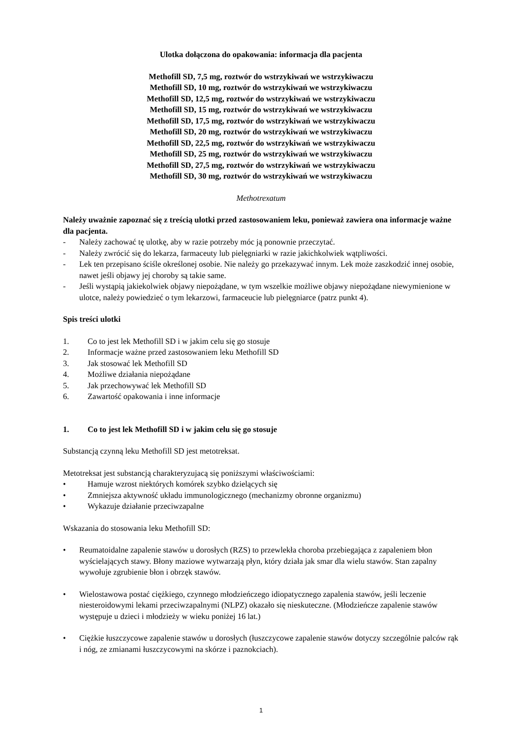Ulotka dołączona do opakowania: informacja dla pacjenta
Methofill SD, 7,5 mg, roztwór do wstrzykiwań we wstrzykiwaczu
Methofill SD, 10 mg, roztwór do wstrzykiwań we wstrzykiwaczu
Methofill SD, 12,5 mg, roztwór do wstrzykiwań we wstrzykiwaczu
Methofill SD, 15 mg, roztwór do wstrzykiwań we wstrzykiwaczu
Methofill SD, 17,5 mg, roztwór do wstrzykiwań we wstrzykiwaczu
Methofill SD, 20 mg, roztwór do wstrzykiwań we wstrzykiwaczu
Methofill SD, 22,5 mg, roztwór do wstrzykiwań we wstrzykiwaczu
Methofill SD, 25 mg, roztwór do wstrzykiwań we wstrzykiwaczu
Methofill SD, 27,5 mg, roztwór do wstrzykiwań we wstrzykiwaczu
Methofill SD, 30 mg, roztwór do wstrzykiwań we wstrzykiwaczu
Methotrexatum
Należy uważnie zapoznać się z treścią ulotki przed zastosowaniem leku, ponieważ zawiera ona informacje ważne dla pacjenta.
- Należy zachować tę ulotkę, aby w razie potrzeby móc ją ponownie przeczytać.
- Należy zwrócić się do lekarza, farmaceuty lub pielęgniarki w razie jakichkolwiek wątpliwości.
- Lek ten przepisano ściśle określonej osobie. Nie należy go przekazywać innym. Lek może zaszkodzić innej osobie, nawet jeśli objawy jej choroby są takie same.
- Jeśli wystąpią jakiekolwiek objawy niepożądane, w tym wszelkie możliwe objawy niepożądane niewymienione w ulotce, należy powiedzieć o tym lekarzowi, farmaceucie lub pielęgniarce (patrz punkt 4).
Spis treści ulotki
1. Co to jest lek Methofill SD i w jakim celu się go stosuje
2. Informacje ważne przed zastosowaniem leku Methofill SD
3. Jak stosować lek Methofill SD
4. Możliwe działania niepożądane
5. Jak przechowywać lek Methofill SD
6. Zawartość opakowania i inne informacje
1. Co to jest lek Methofill SD i w jakim celu się go stosuje
Substancją czynną leku Methofill SD jest metotreksat.
Metotreksat jest substancją charakteryzujacą się poniższymi właściwościami:
• Hamuje wzrost niektórych komórek szybko dzielących się
• Zmniejsza aktywność układu immunologicznego (mechanizmy obronne organizmu)
• Wykazuje działanie przeciwzapalne
Wskazania do stosowania leku Methofill SD:
• Reumatoidalne zapalenie stawów u dorosłych (RZS) to przewlekła choroba przebiegająca z zapaleniem błon wyścielających stawy. Błony maziowe wytwarzają płyn, który działa jak smar dla wielu stawów. Stan zapalny wywołuje zgrubienie błon i obrzęk stawów.
• Wielostawowa postać ciężkiego, czynnego młodzieńczego idiopatycznego zapalenia stawów, jeśli leczenie niesteroidowymi lekami przeciwzapalnymi (NLPZ) okazało się nieskuteczne. (Młodzieńcze zapalenie stawów występuje u dzieci i młodzieży w wieku poniżej 16 lat.)
• Ciężkie łuszczycowe zapalenie stawów u dorosłych (łuszczycowe zapalenie stawów dotyczy szczególnie palców rąk i nóg, ze zmianami łuszczycowymi na skórze i paznokciach).
1